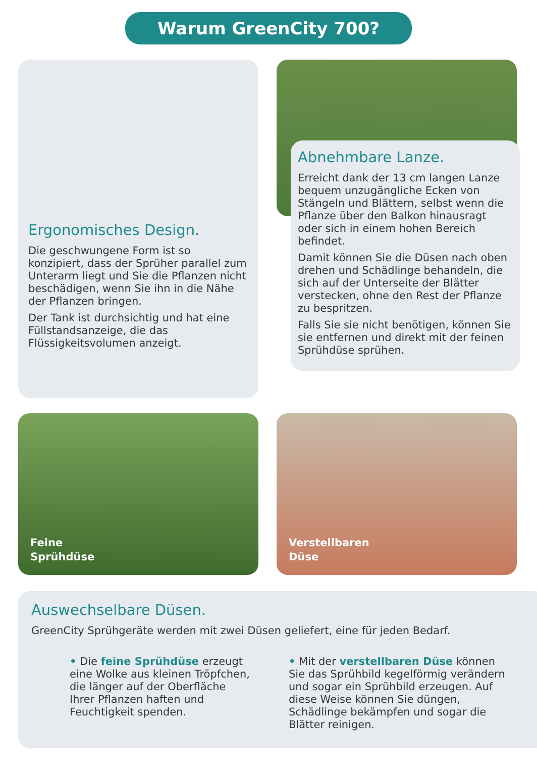Warum GreenCity 700?
Ergonomisches Design.
Die geschwungene Form ist so konzipiert, dass der Sprüher parallel zum Unterarm liegt und Sie die Pflanzen nicht beschädigen, wenn Sie ihn in die Nähe der Pflanzen bringen.
Der Tank ist durchsichtig und hat eine Füllstandsanzeige, die das Flüssigkeitsvolumen anzeigt.
Abnehmbare Lanze.
Erreicht dank der 13 cm langen Lanze bequem unzugängliche Ecken von Stängeln und Blättern, selbst wenn die Pflanze über den Balkon hinausragt oder sich in einem hohen Bereich befindet.
Damit können Sie die Düsen nach oben drehen und Schädlinge behandeln, die sich auf der Unterseite der Blätter verstecken, ohne den Rest der Pflanze zu bespritzen.
Falls Sie sie nicht benötigen, können Sie sie entfernen und direkt mit der feinen Sprühdüse sprühen.
Feine
Sprühdüse
Verstellbaren
Düse
Auswechselbare Düsen.
GreenCity Sprühgeräte werden mit zwei Düsen geliefert, eine für jeden Bedarf.
• Die feine Sprühdüse erzeugt eine Wolke aus kleinen Tröpfchen, die länger auf der Oberfläche Ihrer Pflanzen haften und Feuchtigkeit spenden.
• Mit der verstellbaren Düse können Sie das Sprühbild kegelförmig verändern und sogar ein Sprühbild erzeugen. Auf diese Weise können Sie düngen, Schädlinge bekämpfen und sogar die Blätter reinigen.